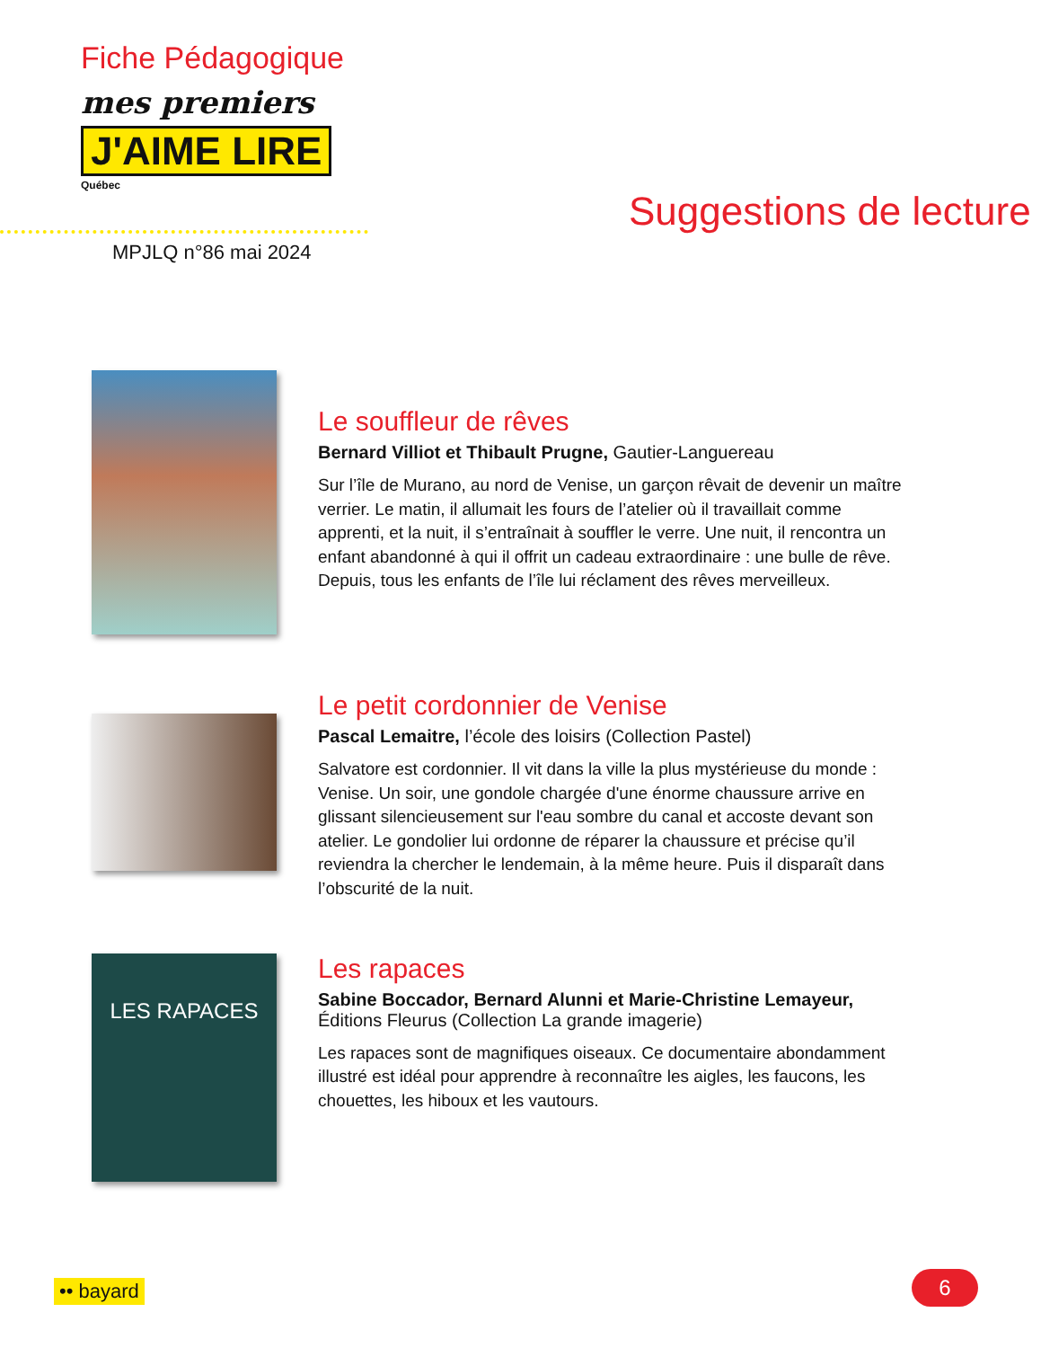Fiche Pédagogique
mes premiers
J'AIME LIRE
Québec
MPJLQ n°86 mai 2024
Suggestions de lecture
Le souffleur de rêves
Bernard Villiot et Thibault Prugne, Gautier-Languereau
Sur l’île de Murano, au nord de Venise, un garçon rêvait de devenir un maître verrier. Le matin, il allumait les fours de l’atelier où il travaillait comme apprenti, et la nuit, il s’entraînait à souffler le verre. Une nuit, il rencontra un enfant abandonné à qui il offrit un cadeau extraordinaire : une bulle de rêve. Depuis, tous les enfants de l’île lui réclament des rêves merveilleux.
Le petit cordonnier de Venise
Pascal Lemaitre, l’école des loisirs (Collection Pastel)
Salvatore est cordonnier. Il vit dans la ville la plus mystérieuse du monde : Venise. Un soir, une gondole chargée d'une énorme chaussure arrive en glissant silencieusement sur l'eau sombre du canal et accoste devant son atelier. Le gondolier lui ordonne de réparer la chaussure et précise qu’il reviendra la chercher le lendemain, à la même heure. Puis il disparaît dans l’obscurité de la nuit.
LES RAPACES
Les rapaces
Sabine Boccador, Bernard Alunni et Marie-Christine Lemayeur, Éditions Fleurus (Collection La grande imagerie)
Les rapaces sont de magnifiques oiseaux. Ce documentaire abondamment illustré est idéal pour apprendre à reconnaître les aigles, les faucons, les chouettes, les hiboux et les vautours.
•• bayard 6